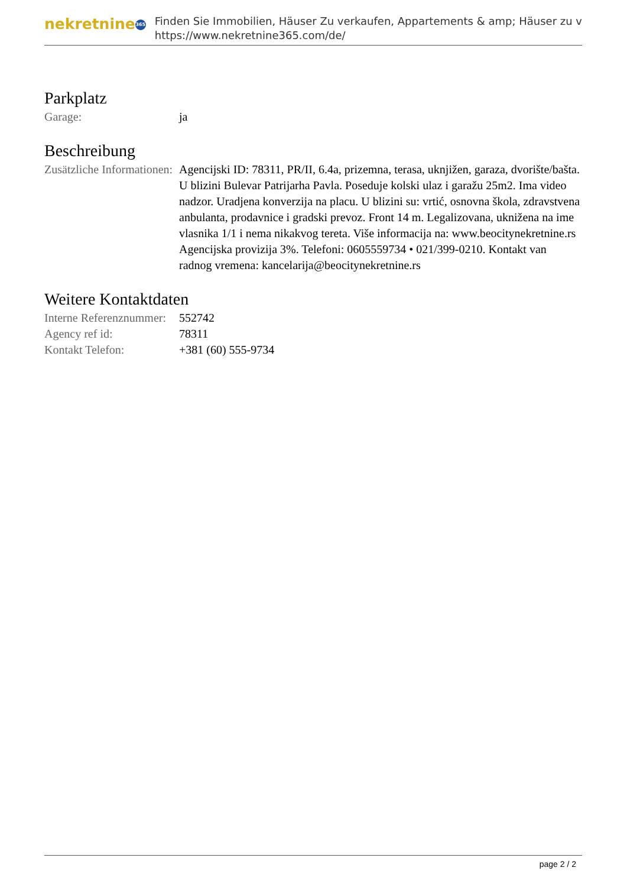nekretnine 365
Finden Sie Immobilien, Häuser Zu verkaufen, Appartements & amp; Häuser zu v
https://www.nekretnine365.com/de/
Parkplatz
| Garage: | ja |
Beschreibung
| Zusätzliche Informationen: | Agencijski ID: 78311, PR/II, 6.4a, prizemna, terasa, uknjižen, garaza, dvorište/bašta. U blizini Bulevar Patrijarha Pavla. Poseduje kolski ulaz i garažu 25m2. Ima video nadzor. Uradjena konverzija na placu. U blizini su: vrtić, osnovna škola, zdravstvena anbulanta, prodavnice i gradski prevoz. Front 14 m. Legalizovana, uknižena na ime vlasnika 1/1 i nema nikakvog tereta. Više informacija na: www.beocitynekretnine.rs Agencijska provizija 3%. Telefoni: 0605559734 • 021/399-0210. Kontakt van radnog vremena: kancelarija@beocitynekretnine.rs |
Weitere Kontaktdaten
| Interne Referenznummer: | 552742 |
| Agency ref id: | 78311 |
| Kontakt Telefon: | +381 (60) 555-9734 |
page 2 / 2